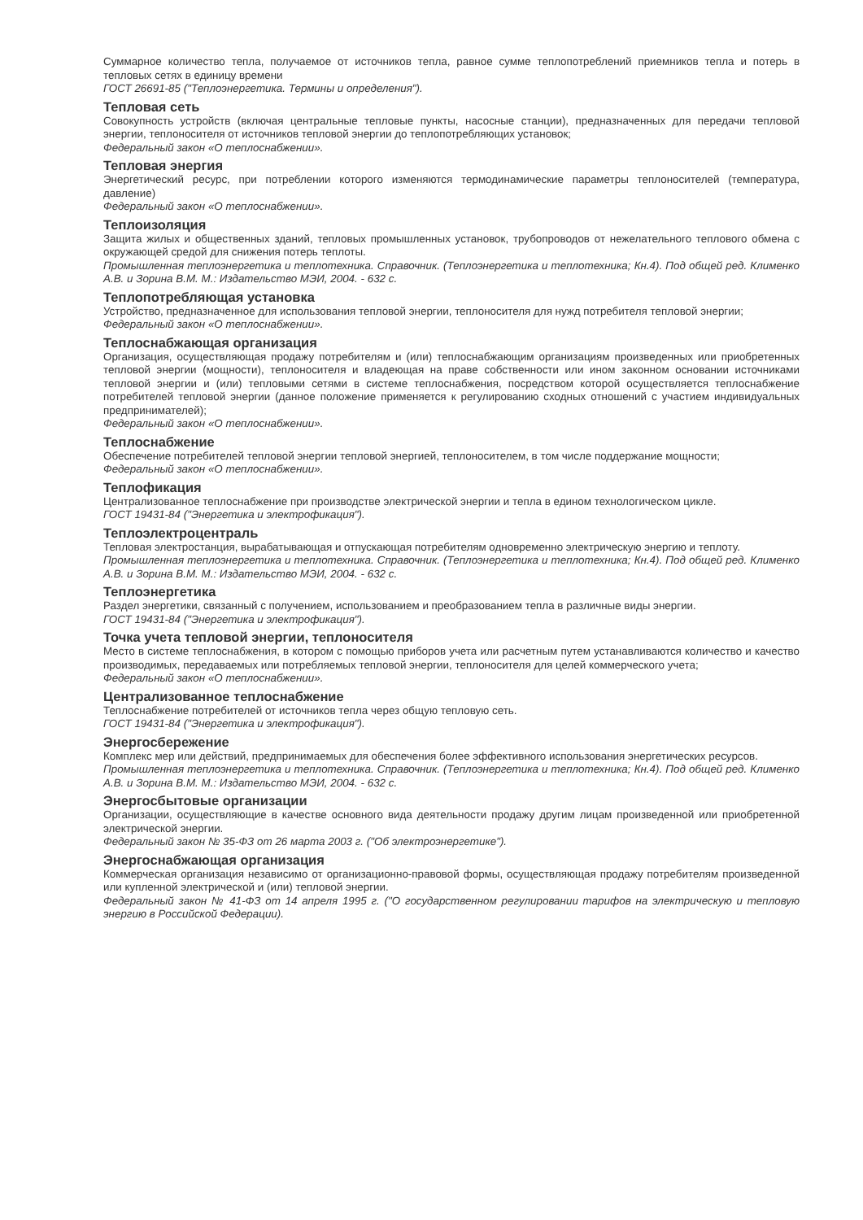Суммарное количество тепла, получаемое от источников тепла, равное сумме теплопотреблений приемников тепла и потерь в тепловых сетях в единицу времени
ГОСТ 26691-85 ("Теплоэнергетика. Термины и определения").
Тепловая сеть
Совокупность устройств (включая центральные тепловые пункты, насосные станции), предназначенных для передачи тепловой энергии, теплоносителя от источников тепловой энергии до теплопотребляющих установок;
Федеральный закон «О теплоснабжении».
Тепловая энергия
Энергетический ресурс, при потреблении которого изменяются термодинамические параметры теплоносителей (температура, давление)
Федеральный закон «О теплоснабжении».
Теплоизоляция
Защита жилых и общественных зданий, тепловых промышленных установок, трубопроводов от нежелательного теплового обмена с окружающей средой для снижения потерь теплоты.
Промышленная теплоэнергетика и теплотехника. Справочник. (Теплоэнергетика и теплотехника; Кн.4). Под общей ред. Клименко А.В. и Зорина В.М. М.: Издательство МЭИ, 2004. - 632 с.
Теплопотребляющая установка
Устройство, предназначенное для использования тепловой энергии, теплоносителя для нужд потребителя тепловой энергии;
Федеральный закон «О теплоснабжении».
Теплоснабжающая организация
Организация, осуществляющая продажу потребителям и (или) теплоснабжающим организациям произведенных или приобретенных тепловой энергии (мощности), теплоносителя и владеющая на праве собственности или ином законном основании источниками тепловой энергии и (или) тепловыми сетями в системе теплоснабжения, посредством которой осуществляется теплоснабжение потребителей тепловой энергии (данное положение применяется к регулированию сходных отношений с участием индивидуальных предпринимателей);
Федеральный закон «О теплоснабжении».
Теплоснабжение
Обеспечение потребителей тепловой энергии тепловой энергией, теплоносителем, в том числе поддержание мощности;
Федеральный закон «О теплоснабжении».
Теплофикация
Централизованное теплоснабжение при производстве электрической энергии и тепла в едином технологическом цикле.
ГОСТ 19431-84 ("Энергетика и электрофикация").
Теплоэлектроцентраль
Тепловая электростанция, вырабатывающая и отпускающая потребителям одновременно электрическую энергию и теплоту.
Промышленная теплоэнергетика и теплотехника. Справочник. (Теплоэнергетика и теплотехника; Кн.4). Под общей ред. Клименко А.В. и Зорина В.М. М.: Издательство МЭИ, 2004. - 632 с.
Теплоэнергетика
Раздел энергетики, связанный с получением, использованием и преобразованием тепла в различные виды энергии.
ГОСТ 19431-84 ("Энергетика и электрофикация").
Точка учета тепловой энергии, теплоносителя
Место в системе теплоснабжения, в котором с помощью приборов учета или расчетным путем устанавливаются количество и качество производимых, передаваемых или потребляемых тепловой энергии, теплоносителя для целей коммерческого учета;
Федеральный закон «О теплоснабжении».
Централизованное теплоснабжение
Теплоснабжение потребителей от источников тепла через общую тепловую сеть.
ГОСТ 19431-84 ("Энергетика и электрофикация").
Энергосбережение
Комплекс мер или действий, предпринимаемых для обеспечения более эффективного использования энергетических ресурсов.
Промышленная теплоэнергетика и теплотехника. Справочник. (Теплоэнергетика и теплотехника; Кн.4). Под общей ред. Клименко А.В. и Зорина В.М. М.: Издательство МЭИ, 2004. - 632 с.
Энергосбытовые организации
Организации, осуществляющие в качестве основного вида деятельности продажу другим лицам произведенной или приобретенной электрической энергии.
Федеральный закон № 35-ФЗ от 26 марта 2003 г. ("Об электроэнергетике").
Энергоснабжающая организация
Коммерческая организация независимо от организационно-правовой формы, осуществляющая продажу потребителям произведенной или купленной электрической и (или) тепловой энергии.
Федеральный закон № 41-ФЗ от 14 апреля 1995 г. ("О государственном регулировании тарифов на электрическую и тепловую энергию в Российской Федерации).